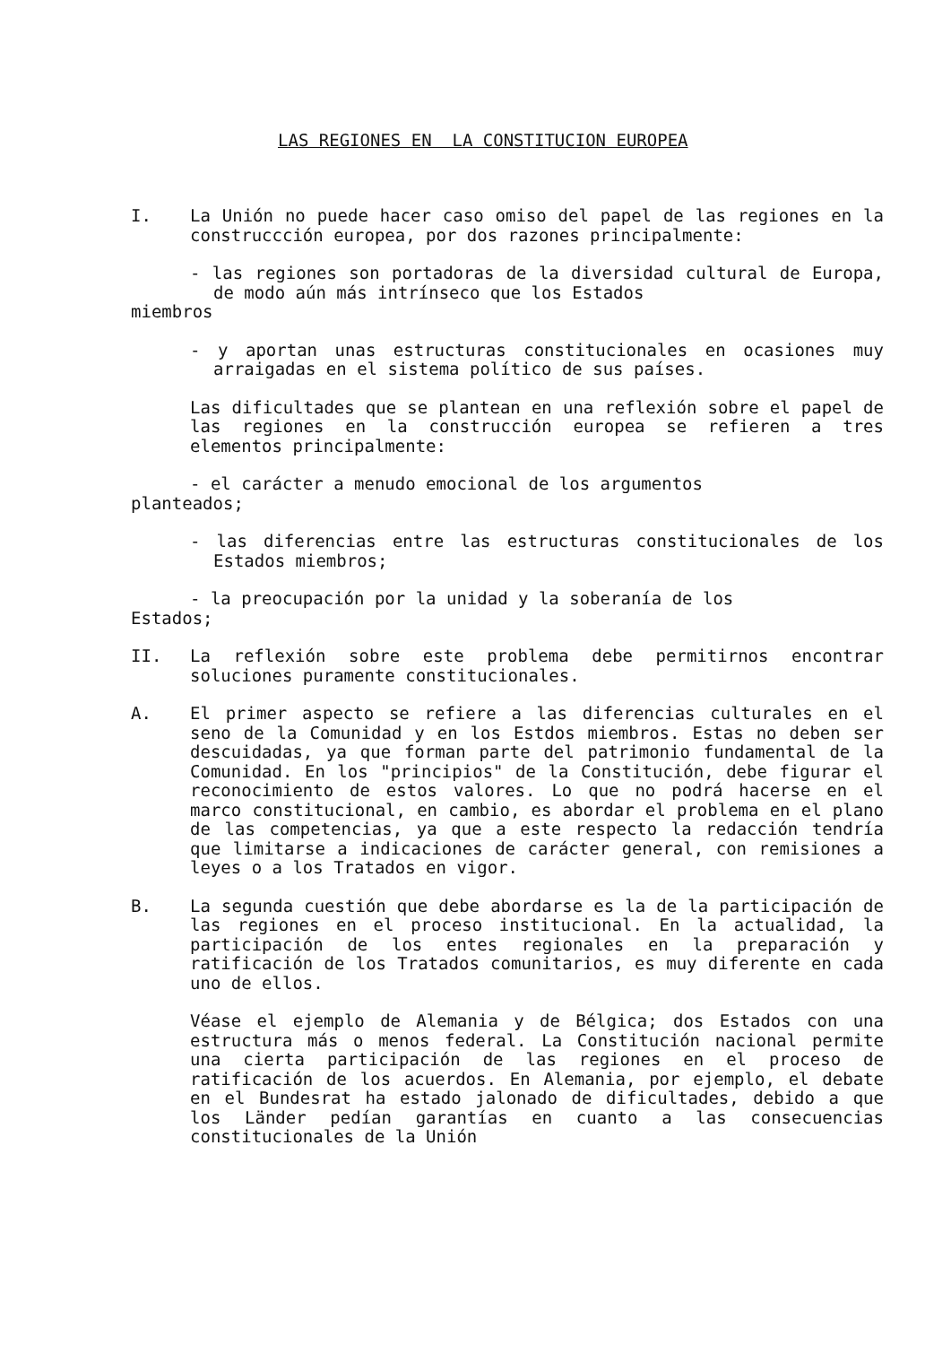LAS REGIONES EN LA CONSTITUCION EUROPEA
I. La Unión no puede hacer caso omiso del papel de las regiones en la construccción europea, por dos razones principalmente:
- las regiones son portadoras de la diversidad cultural de Europa, de modo aún más intrínseco que los Estados
miembros
- y aportan unas estructuras constitucionales en ocasiones muy arraigadas en el sistema político de sus países.
Las dificultades que se plantean en una reflexión sobre el papel de las regiones en la construcción europea se refieren a tres elementos principalmente:
- el carácter a menudo emocional de los argumentos
planteados;
- las diferencias entre las estructuras constitucionales de los Estados miembros;
- la preocupación por la unidad y la soberanía de los
Estados;
II. La reflexión sobre este problema debe permitirnos encontrar soluciones puramente constitucionales.
A. El primer aspecto se refiere a las diferencias culturales en el seno de la Comunidad y en los Estdos miembros. Estas no deben ser descuidadas, ya que forman parte del patrimonio fundamental de la Comunidad. En los "principios" de la Constitución, debe figurar el reconocimiento de estos valores. Lo que no podrá hacerse en el marco constitucional, en cambio, es abordar el problema en el plano de las competencias, ya que a este respecto la redacción tendría que limitarse a indicaciones de carácter general, con remisiones a leyes o a los Tratados en vigor.
B. La segunda cuestión que debe abordarse es la de la participación de las regiones en el proceso institucional. En la actualidad, la participación de los entes regionales en la preparación y ratificación de los Tratados comunitarios, es muy diferente en cada uno de ellos.
Véase el ejemplo de Alemania y de Bélgica; dos Estados con una estructura más o menos federal. La Constitución nacional permite una cierta participación de las regiones en el proceso de ratificación de los acuerdos. En Alemania, por ejemplo, el debate en el Bundesrat ha estado jalonado de dificultades, debido a que los Länder pedían garantías en cuanto a las consecuencias constitucionales de la Unión